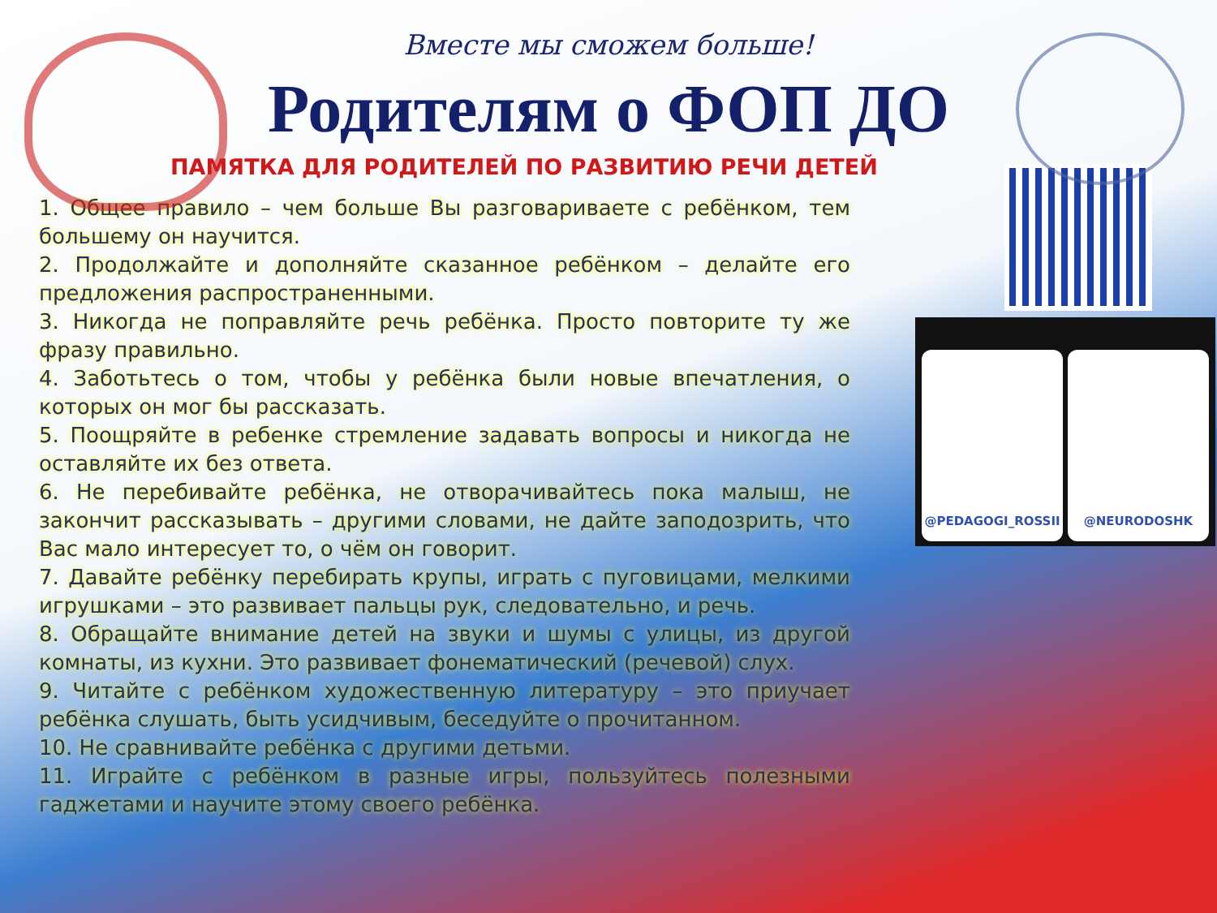Вместе мы сможем больше!
Родителям о ФОП ДО
ПАМЯТКА ДЛЯ РОДИТЕЛЕЙ ПО РАЗВИТИЮ РЕЧИ ДЕТЕЙ
1. Общее правило – чем больше Вы разговариваете с ребёнком, тем большему он научится.
2. Продолжайте и дополняйте сказанное ребёнком – делайте его предложения распространенными.
3. Никогда не поправляйте речь ребёнка. Просто повторите ту же фразу правильно.
4. Заботьтесь о том, чтобы у ребёнка были новые впечатления, о которых он мог бы рассказать.
5. Поощряйте в ребенке стремление задавать вопросы и никогда не оставляйте их без ответа.
6. Не перебивайте ребёнка, не отворачивайтесь пока малыш, не закончит рассказывать – другими словами, не дайте заподозрить, что Вас мало интересует то, о чём он говорит.
7. Давайте ребёнку перебирать крупы, играть с пуговицами, мелкими игрушками – это развивает пальцы рук, следовательно, и речь.
8. Обращайте внимание детей на звуки и шумы с улицы, из другой комнаты, из кухни. Это развивает фонематический (речевой) слух.
9. Читайте с ребёнком художественную литературу – это приучает ребёнка слушать, быть усидчивым, беседуйте о прочитанном.
10. Не сравнивайте ребёнка с другими детьми.
11. Играйте с ребёнком в разные игры, пользуйтесь полезными гаджетами и научите этому своего ребёнка.
@PEDAGOGI_ROSSII @NEURODOSHK